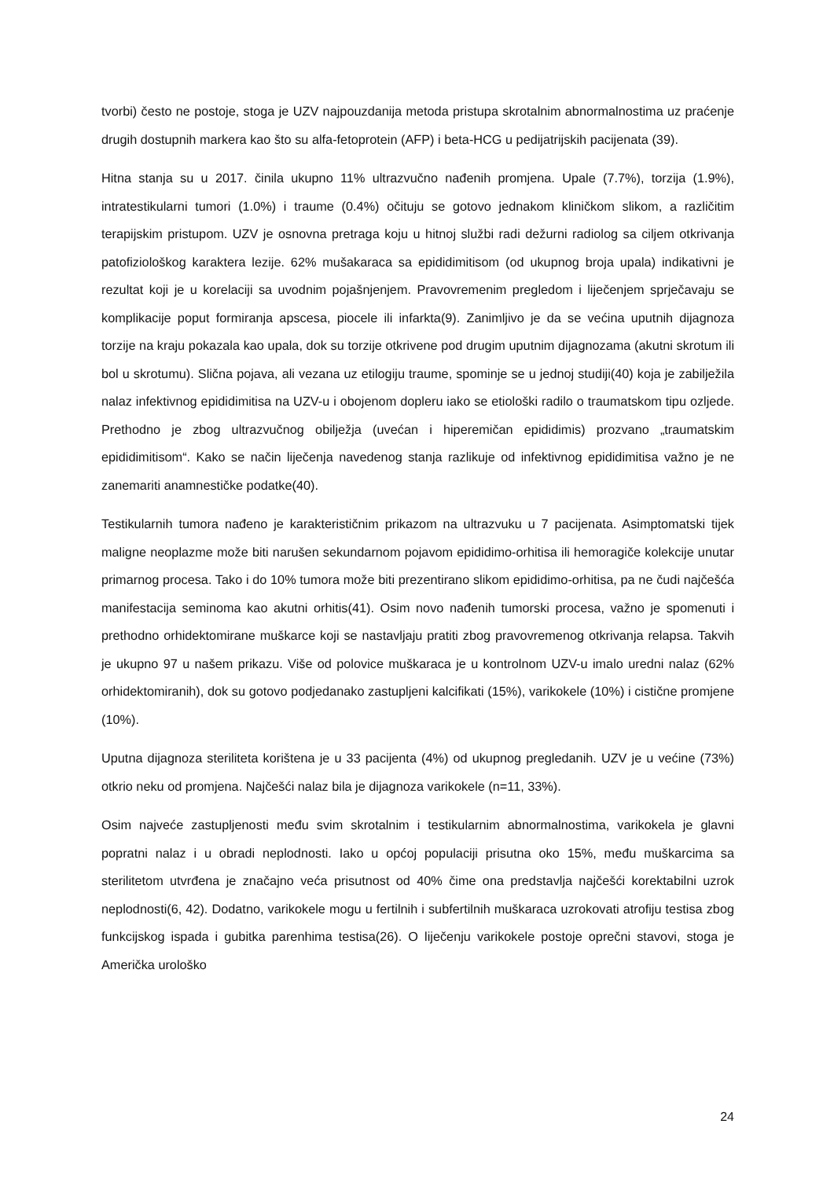tvorbi) često ne postoje, stoga je UZV najpouzdanija metoda pristupa skrotalnim abnormalnostima uz praćenje drugih dostupnih markera kao što su alfa-fetoprotein (AFP) i beta-HCG u pedijatrijskih pacijenata (39).
Hitna stanja su u 2017. činila ukupno 11% ultrazvučno nađenih promjena. Upale (7.7%), torzija (1.9%), intratestikularni tumori (1.0%) i traume (0.4%) očituju se gotovo jednakom kliničkom slikom, a različitim terapijskim pristupom. UZV je osnovna pretraga koju u hitnoj službi radi dežurni radiolog sa ciljem otkrivanja patofiziološkog karaktera lezije. 62% mušakaraca sa epididimitisom (od ukupnog broja upala) indikativni je rezultat koji je u korelaciji sa uvodnim pojašnjenjem. Pravovremenim pregledom i liječenjem sprječavaju se komplikacije poput formiranja apscesa, piocele ili infarkta(9). Zanimljivo je da se većina uputnih dijagnoza torzije na kraju pokazala kao upala, dok su torzije otkrivene pod drugim uputnim dijagnozama (akutni skrotum ili bol u skrotumu). Slična pojava, ali vezana uz etilogiju traume, spominje se u jednoj studiji(40) koja je zabilježila nalaz infektivnog epididimitisa na UZV-u i obojenom dopleru iako se etiološki radilo o traumatskom tipu ozljede. Prethodno je zbog ultrazvučnog obilježja (uvećan i hiperemičan epididimis) prozvano „traumatskim epididimitisom“. Kako se način liječenja navedenog stanja razlikuje od infektivnog epididimitisa važno je ne zanemariti anamnestičke podatke(40).
Testikularnih tumora nađeno je karakterističnim prikazom na ultrazvuku u 7 pacijenata. Asimptomatski tijek maligne neoplazme može biti narušen sekundarnom pojavom epididimo-orhitisa ili hemoragiče kolekcije unutar primarnog procesa. Tako i do 10% tumora može biti prezentirano slikom epididimo-orhitisa, pa ne čudi najčešća manifestacija seminoma kao akutni orhitis(41). Osim novo nađenih tumorski procesa, važno je spomenuti i prethodno orhidektomirane muškarce koji se nastavljaju pratiti zbog pravovremenog otkrivanja relapsa. Takvih je ukupno 97 u našem prikazu. Više od polovice muškaraca je u kontrolnom UZV-u imalo uredni nalaz (62% orhidektomiranih), dok su gotovo podjedanako zastupljeni kalcifikati (15%), varikokele (10%) i cistične promjene (10%).
Uputna dijagnoza steriliteta korištena je u 33 pacijenta (4%) od ukupnog pregledanih. UZV je u većine (73%) otkrio neku od promjena. Najčešći nalaz bila je dijagnoza varikokele (n=11, 33%).
Osim najveće zastupljenosti među svim skrotalnim i testikularnim abnormalnostima, varikokela je glavni popratni nalaz i u obradi neplodnosti. Iako u općoj populaciji prisutna oko 15%, među muškarcima sa sterilitetom utvrđena je značajno veća prisutnost od 40% čime ona predstavlja najčešći korektabilni uzrok neplodnosti(6, 42). Dodatno, varikokele mogu u fertilnih i subfertilnih muškaraca uzrokovati atrofiju testisa zbog funkcijskog ispada i gubitka parenhima testisa(26). O liječenju varikokele postoje oprečni stavovi, stoga je Američka urološko
24